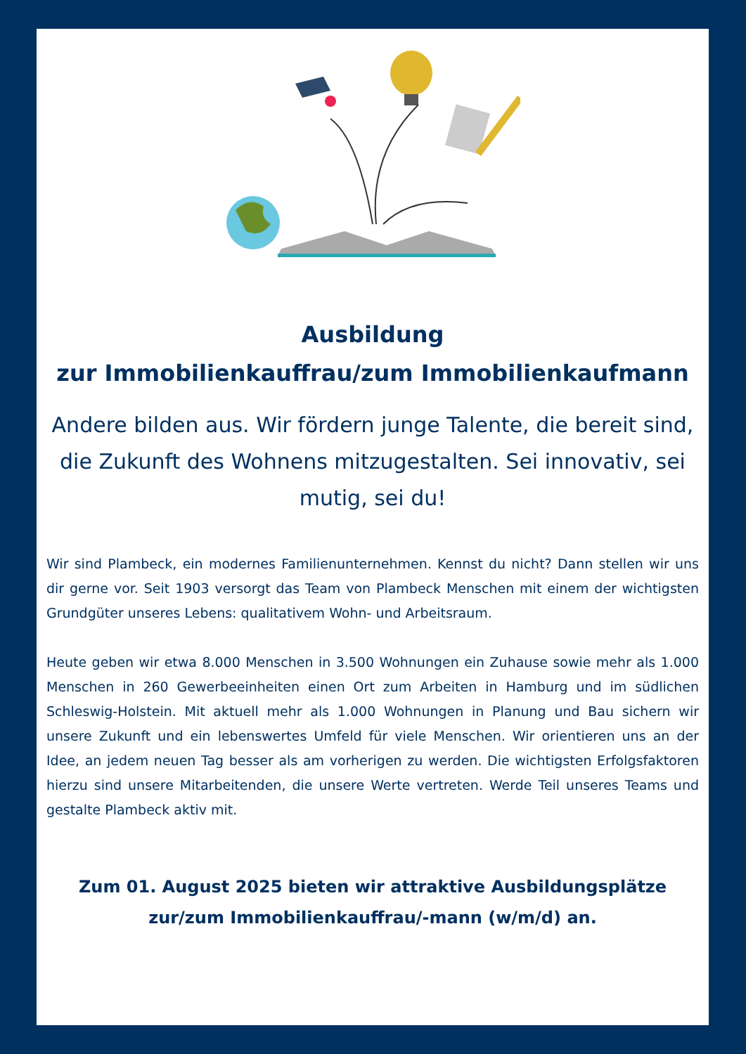Ausbildung
zur Immobilienkauffrau/zum Immobilienkaufmann
Andere bilden aus. Wir fördern junge Talente, die bereit sind, die Zukunft des Wohnens mitzugestalten. Sei innovativ, sei mutig, sei du!
Wir sind Plambeck, ein modernes Familienunternehmen. Kennst du nicht? Dann stellen wir uns dir gerne vor. Seit 1903 versorgt das Team von Plambeck Menschen mit einem der wichtigsten Grundgüter unseres Lebens: qualitativem Wohn- und Arbeitsraum.
Heute geben wir etwa 8.000 Menschen in 3.500 Wohnungen ein Zuhause sowie mehr als 1.000 Menschen in 260 Gewerbeeinheiten einen Ort zum Arbeiten in Hamburg und im südlichen Schleswig-Holstein. Mit aktuell mehr als 1.000 Wohnungen in Planung und Bau sichern wir unsere Zukunft und ein lebenswertes Umfeld für viele Menschen. Wir orientieren uns an der Idee, an jedem neuen Tag besser als am vorherigen zu werden. Die wichtigsten Erfolgsfaktoren hierzu sind unsere Mitarbeitenden, die unsere Werte vertreten. Werde Teil unseres Teams und gestalte Plambeck aktiv mit.
Zum 01. August 2025 bieten wir attraktive Ausbildungsplätze zur/zum Immobilienkauffrau/-mann (w/m/d) an.